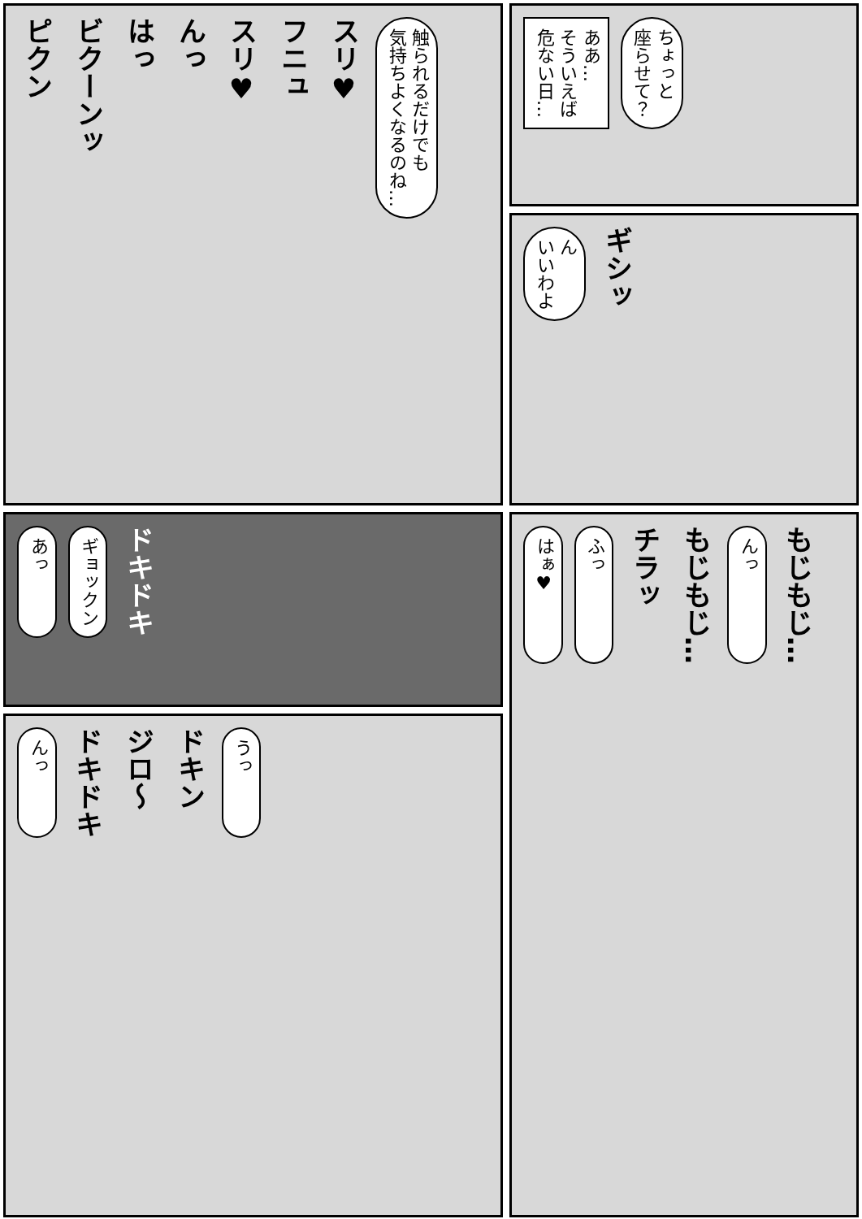ああ…
そういえば
危ない日…
ちょっと
座らせて？
ピクン
ビクーンッ
はっ
んっ
スリ♥
フニュ
スリ♥
触られるだけでも
気持ちよくなるのね…
ん
いいわよ
ギシッ
あっ
ギョックン
ドキドキ
はぁ♥
ふっ
チラッ
もじもじ…
んっ
もじもじ…
んっ
ドキドキ
ジロ～
ドキン
うっ